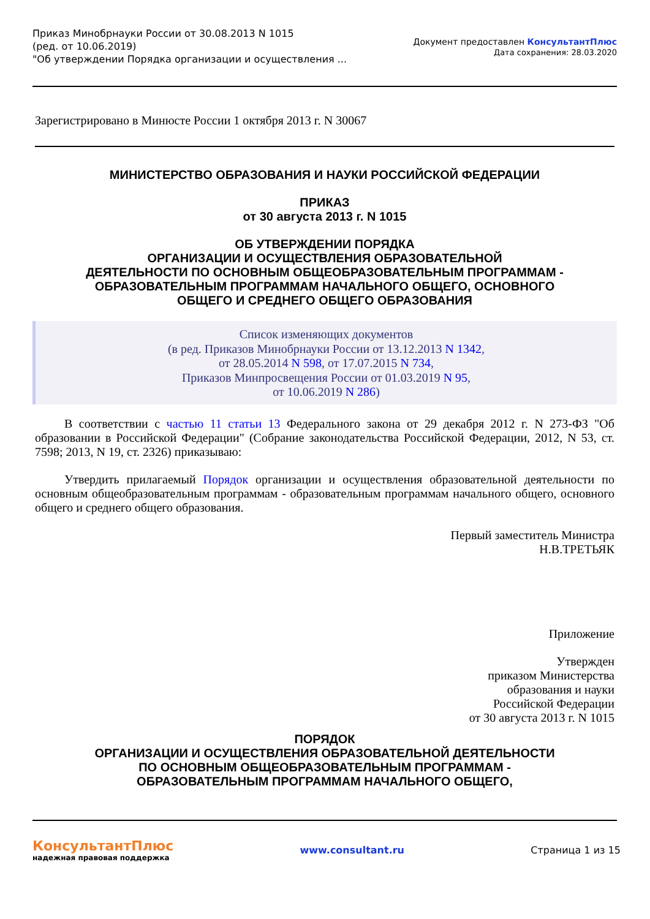Приказ Минобрнауки России от 30.08.2013 N 1015
(ред. от 10.06.2019)
"Об утверждении Порядка организации и осуществления ...
Документ предоставлен КонсультантПлюс
Дата сохранения: 28.03.2020
Зарегистрировано в Минюсте России 1 октября 2013 г. N 30067
МИНИСТЕРСТВО ОБРАЗОВАНИЯ И НАУКИ РОССИЙСКОЙ ФЕДЕРАЦИИ
ПРИКАЗ
от 30 августа 2013 г. N 1015
ОБ УТВЕРЖДЕНИИ ПОРЯДКА
ОРГАНИЗАЦИИ И ОСУЩЕСТВЛЕНИЯ ОБРАЗОВАТЕЛЬНОЙ
ДЕЯТЕЛЬНОСТИ ПО ОСНОВНЫМ ОБЩЕОБРАЗОВАТЕЛЬНЫМ ПРОГРАММАМ -
ОБРАЗОВАТЕЛЬНЫМ ПРОГРАММАМ НАЧАЛЬНОГО ОБЩЕГО, ОСНОВНОГО
ОБЩЕГО И СРЕДНЕГО ОБЩЕГО ОБРАЗОВАНИЯ
Список изменяющих документов
(в ред. Приказов Минобрнауки России от 13.12.2013 N 1342,
от 28.05.2014 N 598, от 17.07.2015 N 734,
Приказов Минпросвещения России от 01.03.2019 N 95,
от 10.06.2019 N 286)
В соответствии с частью 11 статьи 13 Федерального закона от 29 декабря 2012 г. N 273-ФЗ "Об образовании в Российской Федерации" (Собрание законодательства Российской Федерации, 2012, N 53, ст. 7598; 2013, N 19, ст. 2326) приказываю:
Утвердить прилагаемый Порядок организации и осуществления образовательной деятельности по основным общеобразовательным программам - образовательным программам начального общего, основного общего и среднего общего образования.
Первый заместитель Министра
Н.В.ТРЕТЬЯК
Приложение
Утвержден
приказом Министерства
образования и науки
Российской Федерации
от 30 августа 2013 г. N 1015
ПОРЯДОК
ОРГАНИЗАЦИИ И ОСУЩЕСТВЛЕНИЯ ОБРАЗОВАТЕЛЬНОЙ ДЕЯТЕЛЬНОСТИ
ПО ОСНОВНЫМ ОБЩЕОБРАЗОВАТЕЛЬНЫМ ПРОГРАММАМ -
ОБРАЗОВАТЕЛЬНЫМ ПРОГРАММАМ НАЧАЛЬНОГО ОБЩЕГО,
КонсультантПлюс
надежная правовая поддержка
www.consultant.ru Страница 1 из 15